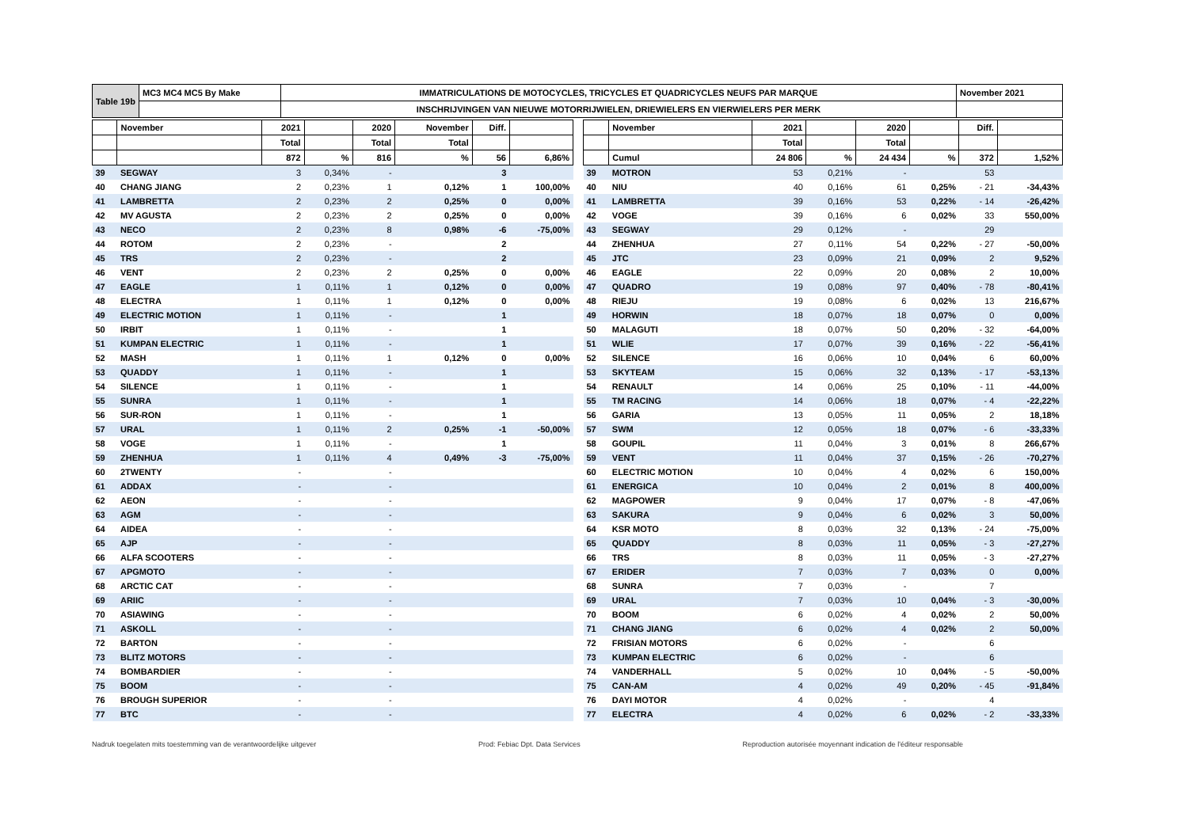| Table 19b | MC3 MC4 MC5 By Make | IMMATRICULATIONS DE MOTOCYCLES, TRICYCLES ET QUADRICYCLES NEUFS PAR MARQUE | November 2021 |
| | | INSCHRIJVINGEN VAN NIEUWE MOTORRIJWIELEN, DRIEWIELERS EN VIERWIELERS PER MERK | |
| | November | 2021 | | 2020 | November | Diff. | |
| --- | --- | --- | --- | --- | --- | --- | --- |
| | | Total | | Total | Total | | |
| | | 872 | % | 816 | % | 56 | 6,86% |
| 39 | SEGWAY | 3 | 0,34% | - | | 3 | |
| 40 | CHANG JIANG | 2 | 0,23% | 1 | 0,12% | 1 | 100,00% |
| 41 | LAMBRETTA | 2 | 0,23% | 2 | 0,25% | 0 | 0,00% |
| 42 | MV AGUSTA | 2 | 0,23% | 2 | 0,25% | 0 | 0,00% |
| 43 | NECO | 2 | 0,23% | 8 | 0,98% | -6 | -75,00% |
| 44 | ROTOM | 2 | 0,23% | - | | 2 | |
| 45 | TRS | 2 | 0,23% | - | | 2 | |
| 46 | VENT | 2 | 0,23% | 2 | 0,25% | 0 | 0,00% |
| 47 | EAGLE | 1 | 0,11% | 1 | 0,12% | 0 | 0,00% |
| 48 | ELECTRA | 1 | 0,11% | 1 | 0,12% | 0 | 0,00% |
| 49 | ELECTRIC MOTION | 1 | 0,11% | - | | 1 | |
| 50 | IRBIT | 1 | 0,11% | - | | 1 | |
| 51 | KUMPAN ELECTRIC | 1 | 0,11% | - | | 1 | |
| 52 | MASH | 1 | 0,11% | 1 | 0,12% | 0 | 0,00% |
| 53 | QUADDY | 1 | 0,11% | - | | 1 | |
| 54 | SILENCE | 1 | 0,11% | - | | 1 | |
| 55 | SUNRA | 1 | 0,11% | - | | 1 | |
| 56 | SUR-RON | 1 | 0,11% | - | | 1 | |
| 57 | URAL | 1 | 0,11% | 2 | 0,25% | -1 | -50,00% |
| 58 | VOGE | 1 | 0,11% | - | | 1 | |
| 59 | ZHENHUA | 1 | 0,11% | 4 | 0,49% | -3 | -75,00% |
| 60 | 2TWENTY | - | | - | | | |
| 61 | ADDAX | - | | - | | | |
| 62 | AEON | - | | - | | | |
| 63 | AGM | - | | - | | | |
| 64 | AIDEA | - | | - | | | |
| 65 | AJP | - | | - | | | |
| 66 | ALFA SCOOTERS | - | | - | | | |
| 67 | APGMOTO | - | | - | | | |
| 68 | ARCTIC CAT | - | | - | | | |
| 69 | ARIIC | - | | - | | | |
| 70 | ASIAWING | - | | - | | | |
| 71 | ASKOLL | - | | - | | | |
| 72 | BARTON | - | | - | | | |
| 73 | BLITZ MOTORS | - | | - | | | |
| 74 | BOMBARDIER | - | | - | | | |
| 75 | BOOM | - | | - | | | |
| 76 | BROUGH SUPERIOR | - | | - | | | |
| 77 | BTC | - | | - | | | |
| | November | 2021 | | 2020 | | Diff. | |
| --- | --- | --- | --- | --- | --- | --- | --- |
| | | Total | | Total | | | |
| | Cumul | 24 806 | % | 24 434 | % | 372 | 1,52% |
| 39 | MOTRON | 53 | 0,21% | - | | 53 | |
| 40 | NIU | 40 | 0,16% | 61 | 0,25% | - 21 | -34,43% |
| 41 | LAMBRETTA | 39 | 0,16% | 53 | 0,22% | - 14 | -26,42% |
| 42 | VOGE | 39 | 0,16% | 6 | 0,02% | 33 | 550,00% |
| 43 | SEGWAY | 29 | 0,12% | - | | 29 | |
| 44 | ZHENHUA | 27 | 0,11% | 54 | 0,22% | - 27 | -50,00% |
| 45 | JTC | 23 | 0,09% | 21 | 0,09% | 2 | 9,52% |
| 46 | EAGLE | 22 | 0,09% | 20 | 0,08% | 2 | 10,00% |
| 47 | QUADRO | 19 | 0,08% | 97 | 0,40% | - 78 | -80,41% |
| 48 | RIEJU | 19 | 0,08% | 6 | 0,02% | 13 | 216,67% |
| 49 | HORWIN | 18 | 0,07% | 18 | 0,07% | 0 | 0,00% |
| 50 | MALAGUTI | 18 | 0,07% | 50 | 0,20% | - 32 | -64,00% |
| 51 | WLIE | 17 | 0,07% | 39 | 0,16% | - 22 | -56,41% |
| 52 | SILENCE | 16 | 0,06% | 10 | 0,04% | 6 | 60,00% |
| 53 | SKYTEAM | 15 | 0,06% | 32 | 0,13% | - 17 | -53,13% |
| 54 | RENAULT | 14 | 0,06% | 25 | 0,10% | - 11 | -44,00% |
| 55 | TM RACING | 14 | 0,06% | 18 | 0,07% | - 4 | -22,22% |
| 56 | GARIA | 13 | 0,05% | 11 | 0,05% | 2 | 18,18% |
| 57 | SWM | 12 | 0,05% | 18 | 0,07% | - 6 | -33,33% |
| 58 | GOUPIL | 11 | 0,04% | 3 | 0,01% | 8 | 266,67% |
| 59 | VENT | 11 | 0,04% | 37 | 0,15% | - 26 | -70,27% |
| 60 | ELECTRIC MOTION | 10 | 0,04% | 4 | 0,02% | 6 | 150,00% |
| 61 | ENERGICA | 10 | 0,04% | 2 | 0,01% | 8 | 400,00% |
| 62 | MAGPOWER | 9 | 0,04% | 17 | 0,07% | - 8 | -47,06% |
| 63 | SAKURA | 9 | 0,04% | 6 | 0,02% | 3 | 50,00% |
| 64 | KSR MOTO | 8 | 0,03% | 32 | 0,13% | - 24 | -75,00% |
| 65 | QUADDY | 8 | 0,03% | 11 | 0,05% | - 3 | -27,27% |
| 66 | TRS | 8 | 0,03% | 11 | 0,05% | - 3 | -27,27% |
| 67 | ERIDER | 7 | 0,03% | 7 | 0,03% | 0 | 0,00% |
| 68 | SUNRA | 7 | 0,03% | - | | 7 | |
| 69 | URAL | 7 | 0,03% | 10 | 0,04% | - 3 | -30,00% |
| 70 | BOOM | 6 | 0,02% | 4 | 0,02% | 2 | 50,00% |
| 71 | CHANG JIANG | 6 | 0,02% | 4 | 0,02% | 2 | 50,00% |
| 72 | FRISIAN MOTORS | 6 | 0,02% | - | | 6 | |
| 73 | KUMPAN ELECTRIC | 6 | 0,02% | - | | 6 | |
| 74 | VANDERHALL | 5 | 0,02% | 10 | 0,04% | - 5 | -50,00% |
| 75 | CAN-AM | 4 | 0,02% | 49 | 0,20% | - 45 | -91,84% |
| 76 | DAYI MOTOR | 4 | 0,02% | - | | 4 | |
| 77 | ELECTRA | 4 | 0,02% | 6 | 0,02% | - 2 | -33,33% |
Nadruk toegelaten mits toestemming van de verantwoordelijke uitgever Prod: Febiac Dpt. Data Services Reproduction autorisée moyennant indication de l'éditeur responsable